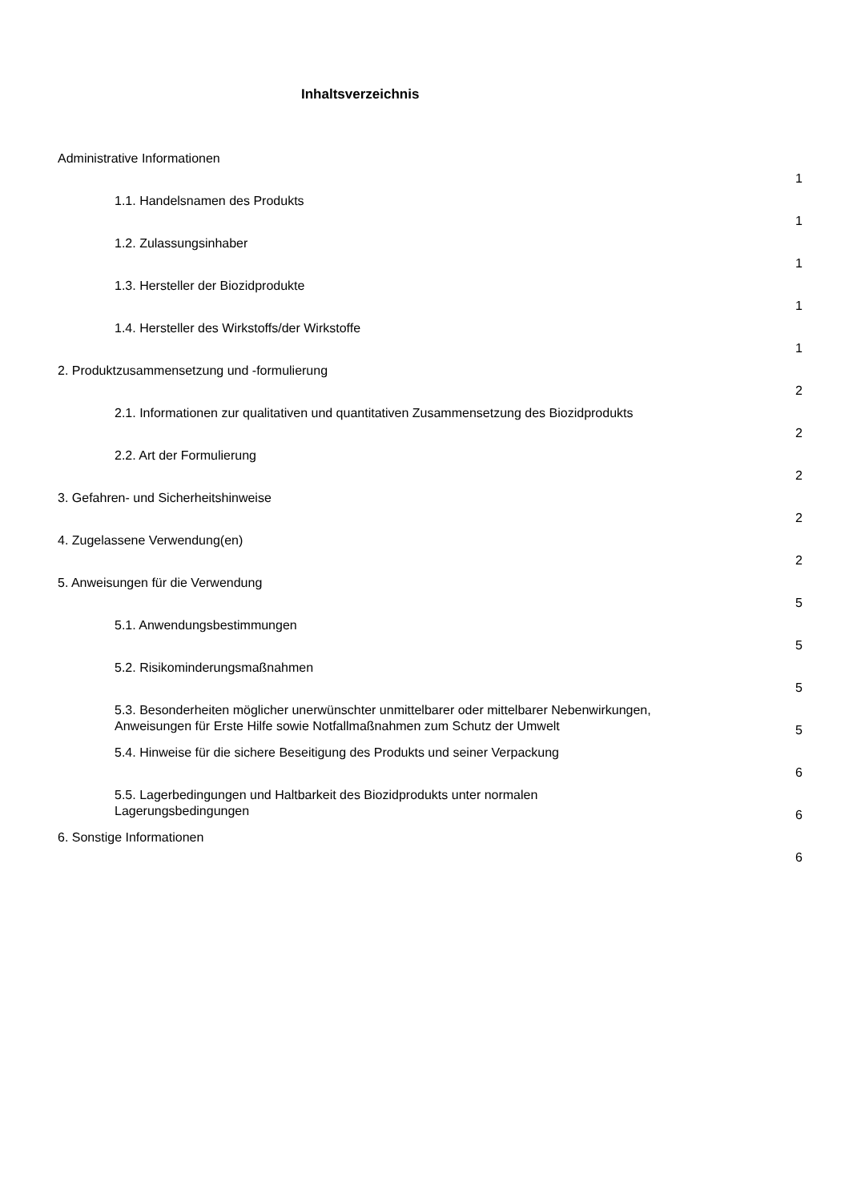Inhaltsverzeichnis
| Administrative Informationen | 1 |
| 1.1. Handelsnamen des Produkts | 1 |
| 1.2. Zulassungsinhaber | 1 |
| 1.3. Hersteller der Biozidprodukte | 1 |
| 1.4. Hersteller des Wirkstoffs/der Wirkstoffe | 1 |
| 2. Produktzusammensetzung und -formulierung | 2 |
| 2.1. Informationen zur qualitativen und quantitativen Zusammensetzung des Biozidprodukts | 2 |
| 2.2. Art der Formulierung | 2 |
| 3. Gefahren- und Sicherheitshinweise | 2 |
| 4. Zugelassene Verwendung(en) | 2 |
| 5. Anweisungen für die Verwendung | 5 |
| 5.1. Anwendungsbestimmungen | 5 |
| 5.2. Risikominderungsmaßnahmen | 5 |
| 5.3. Besonderheiten möglicher unerwünschter unmittelbarer oder mittelbarer Nebenwirkungen, Anweisungen für Erste Hilfe sowie Notfallmaßnahmen zum Schutz der Umwelt | 5 |
| 5.4. Hinweise für die sichere Beseitigung des Produkts und seiner Verpackung | 6 |
| 5.5. Lagerbedingungen und Haltbarkeit des Biozidprodukts unter normalen Lagerungsbedingungen | 6 |
| 6. Sonstige Informationen | 6 |